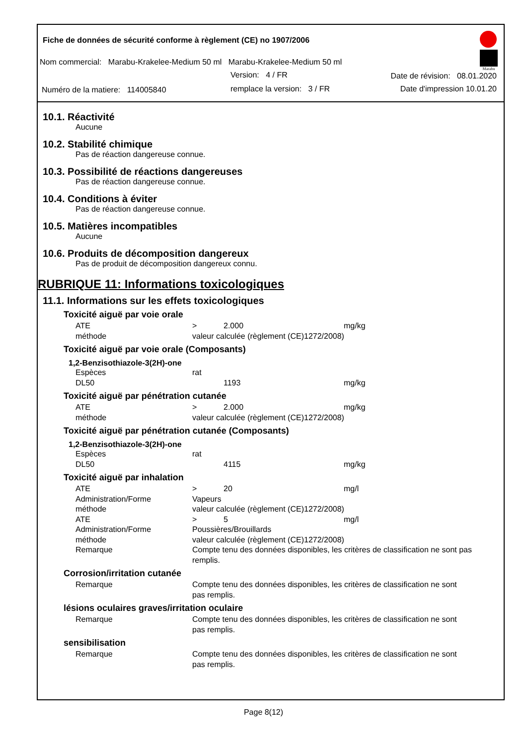Fiche de données de sécurité conforme à règlement (CE) no 1907/2006
Nom commercial: Marabu-Krakelee-Medium 50 ml Marabu-Krakelee-Medium 50 ml
Version: 4 / FR Date de révision: 08.01.2020
Numéro de la matiere: 114005840
remplace la version: 3 / FR Date d'impression 10.01.20
Marabu
10.1. Réactivité
Aucune
10.2. Stabilité chimique
Pas de réaction dangereuse connue.
10.3. Possibilité de réactions dangereuses
Pas de réaction dangereuse connue.
10.4. Conditions à éviter
Pas de réaction dangereuse connue.
10.5. Matières incompatibles
Aucune
10.6. Produits de décomposition dangereux
Pas de produit de décomposition dangereux connu.
RUBRIQUE 11: Informations toxicologiques
11.1. Informations sur les effets toxicologiques
Toxicité aiguë par voie orale
| ATE | > | 2.000 | mg/kg |
| méthode | valeur calculée (règlement (CE)1272/2008) | | |
Toxicité aiguë par voie orale (Composants)
1,2-Benzisothiazole-3(2H)-one
| Espèces | rat | | |
| DL50 | | 1193 | mg/kg |
Toxicité aiguë par pénétration cutanée
| ATE | > | 2.000 | mg/kg |
| méthode | valeur calculée (règlement (CE)1272/2008) | | |
Toxicité aiguë par pénétration cutanée (Composants)
1,2-Benzisothiazole-3(2H)-one
| Espèces | rat | | |
| DL50 | | 4115 | mg/kg |
Toxicité aiguë par inhalation
| ATE | > | 20 | mg/l |
| Administration/Forme | Vapeurs | | |
| méthode | valeur calculée (règlement (CE)1272/2008) | | |
| ATE | > | 5 | mg/l |
| Administration/Forme | Poussières/Brouillards | | |
| méthode | valeur calculée (règlement (CE)1272/2008) | | |
| Remarque | Compte tenu des données disponibles, les critères de classification ne sont pas remplis. | | |
Corrosion/irritation cutanée
| Remarque | Compte tenu des données disponibles, les critères de classification ne sont pas remplis. |
lésions oculaires graves/irritation oculaire
| Remarque | Compte tenu des données disponibles, les critères de classification ne sont pas remplis. |
sensibilisation
| Remarque | Compte tenu des données disponibles, les critères de classification ne sont pas remplis. |
Page 8(12)